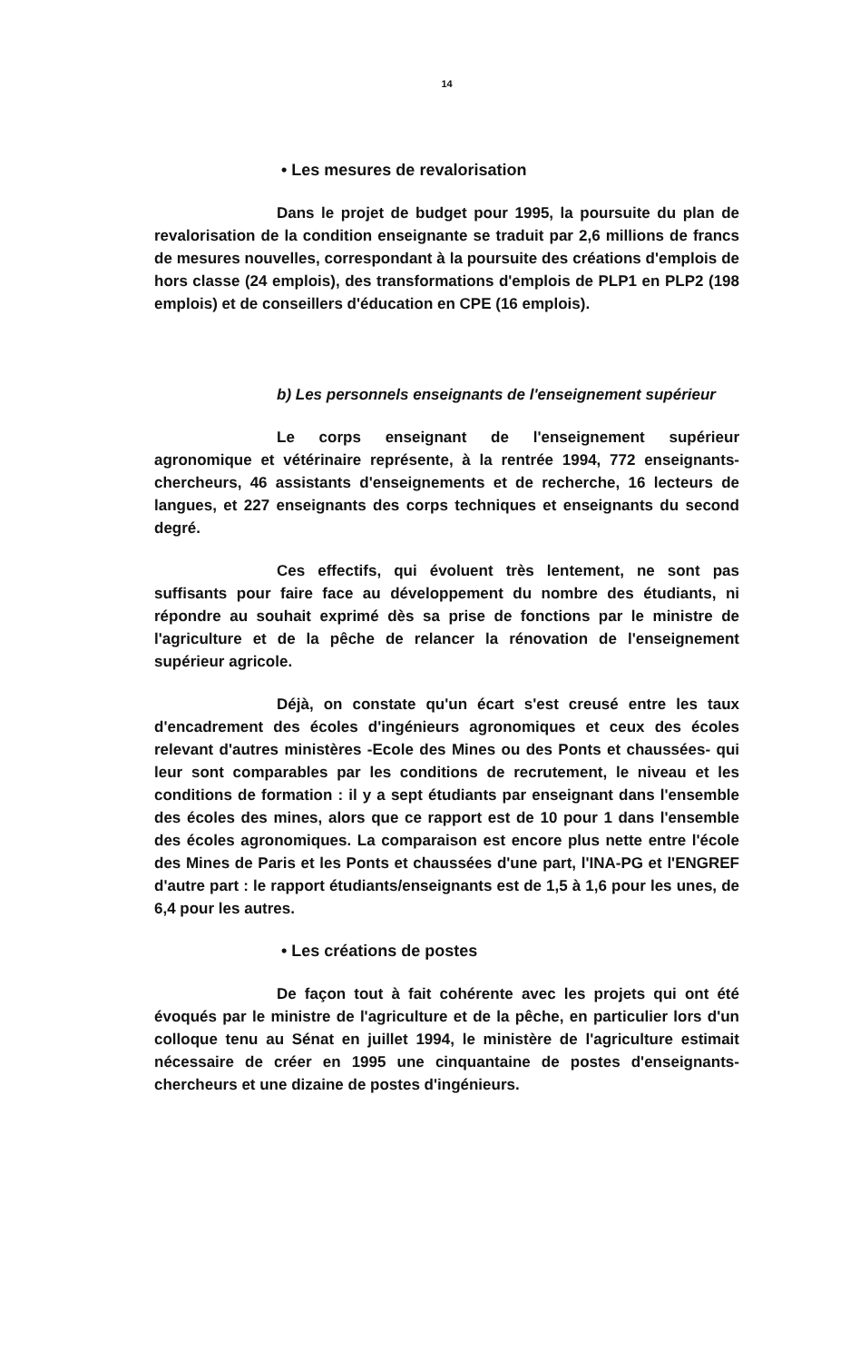14
• Les mesures de revalorisation
Dans le projet de budget pour 1995, la poursuite du plan de revalorisation de la condition enseignante se traduit par 2,6 millions de francs de mesures nouvelles, correspondant à la poursuite des créations d'emplois de hors classe (24 emplois), des transformations d'emplois de PLP1 en PLP2 (198 emplois) et de conseillers d'éducation en CPE (16 emplois).
b) Les personnels enseignants de l'enseignement supérieur
Le corps enseignant de l'enseignement supérieur agronomique et vétérinaire représente, à la rentrée 1994, 772 enseignants-chercheurs, 46 assistants d'enseignements et de recherche, 16 lecteurs de langues, et 227 enseignants des corps techniques et enseignants du second degré.
Ces effectifs, qui évoluent très lentement, ne sont pas suffisants pour faire face au développement du nombre des étudiants, ni répondre au souhait exprimé dès sa prise de fonctions par le ministre de l'agriculture et de la pêche de relancer la rénovation de l'enseignement supérieur agricole.
Déjà, on constate qu'un écart s'est creusé entre les taux d'encadrement des écoles d'ingénieurs agronomiques et ceux des écoles relevant d'autres ministères -Ecole des Mines ou des Ponts et chaussées- qui leur sont comparables par les conditions de recrutement, le niveau et les conditions de formation : il y a sept étudiants par enseignant dans l'ensemble des écoles des mines, alors que ce rapport est de 10 pour 1 dans l'ensemble des écoles agronomiques. La comparaison est encore plus nette entre l'école des Mines de Paris et les Ponts et chaussées d'une part, l'INA-PG et l'ENGREF d'autre part : le rapport étudiants/enseignants est de 1,5 à 1,6 pour les unes, de 6,4 pour les autres.
• Les créations de postes
De façon tout à fait cohérente avec les projets qui ont été évoqués par le ministre de l'agriculture et de la pêche, en particulier lors d'un colloque tenu au Sénat en juillet 1994, le ministère de l'agriculture estimait nécessaire de créer en 1995 une cinquantaine de postes d'enseignants-chercheurs et une dizaine de postes d'ingénieurs.